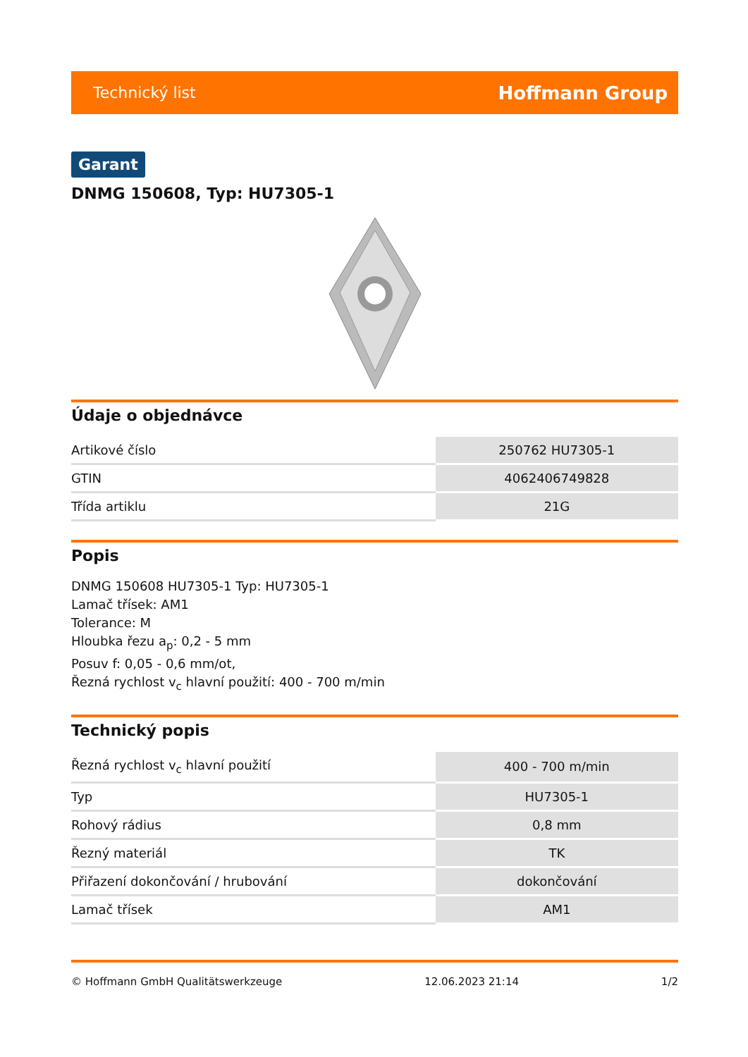Technický list Hoffmann Group
Garant
DNMG 150608, Typ: HU7305-1
Údaje o objednávce
| Artikové číslo | 250762 HU7305-1 |
| GTIN | 4062406749828 |
| Třída artiklu | 21G |
Popis
DNMG 150608 HU7305-1 Typ: HU7305-1
Lamač třísek: AM1
Tolerance: M
Hloubka řezu a<sub>p</sub>: 0,2 - 5 mm
Posuv f: 0,05 - 0,6 mm/ot,
Řezná rychlost v<sub>c</sub> hlavní použití: 400 - 700 m/min
Technický popis
| Řezná rychlost v<sub>c</sub> hlavní použití | 400 - 700 m/min |
| Typ | HU7305-1 |
| Rohový rádius | 0,8 mm |
| Řezný materiál | TK |
| Přiřazení dokončování / hrubování | dokončování |
| Lamač třísek | AM1 |
© Hoffmann GmbH Qualitätswerkzeuge 12.06.2023 21:14 1/2